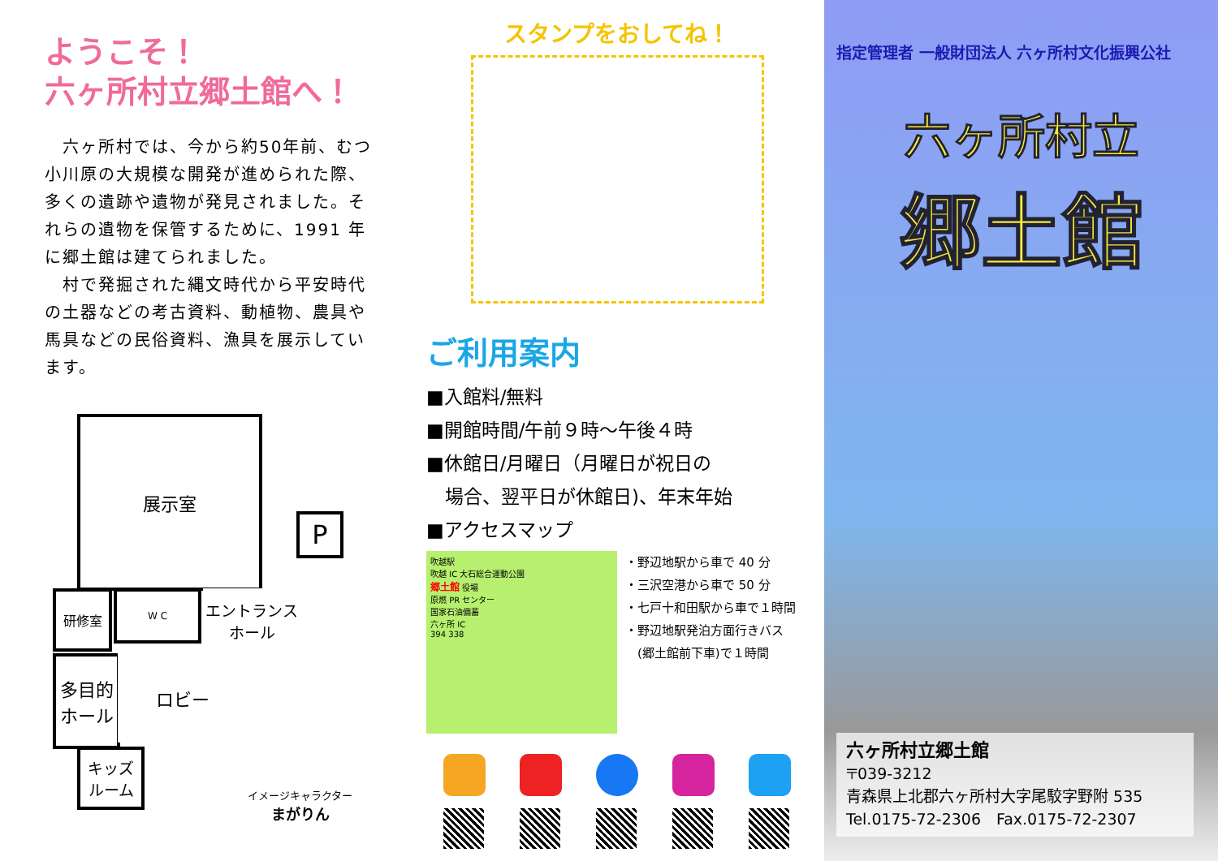ようこそ！
六ヶ所村立郷土館へ！
　六ヶ所村では、今から約50年前、むつ小川原の大規模な開発が進められた際、多くの遺跡や遺物が発見されました。それらの遺物を保管するために、1991 年に郷土館は建てられました。
　村で発掘された縄文時代から平安時代の土器などの考古資料、動植物、農具や馬具などの民俗資料、漁具を展示しています。
展示室
P
研修室 W C
エントランス
ホール
多目的
ホール
ロビー
キッズ
ルーム
イメージキャラクター
まがりん
スタンプをおしてね！
ご利用案内
■入館料/無料
■開館時間/午前９時～午後４時
■休館日/月曜日（月曜日が祝日の
　場合、翌平日が休館日)、年末年始
■アクセスマップ
吹越駅
吹越 IC 大石総合運動公園
郷土館 役場
原燃 PR センター
国家石油備蓄
六ヶ所 IC
394 338
・野辺地駅から車で 40 分
・三沢空港から車で 50 分
・七戸十和田駅から車で１時間
・野辺地駅発泊方面行きバス
　(郷土館前下車)で１時間
指定管理者 一般財団法人 六ヶ所村文化振興公社
六ヶ所村立
郷土館
六ヶ所村立郷土館
〒039-3212
青森県上北郡六ヶ所村大字尾駮字野附 535
Tel.0175-72-2306　Fax.0175-72-2307